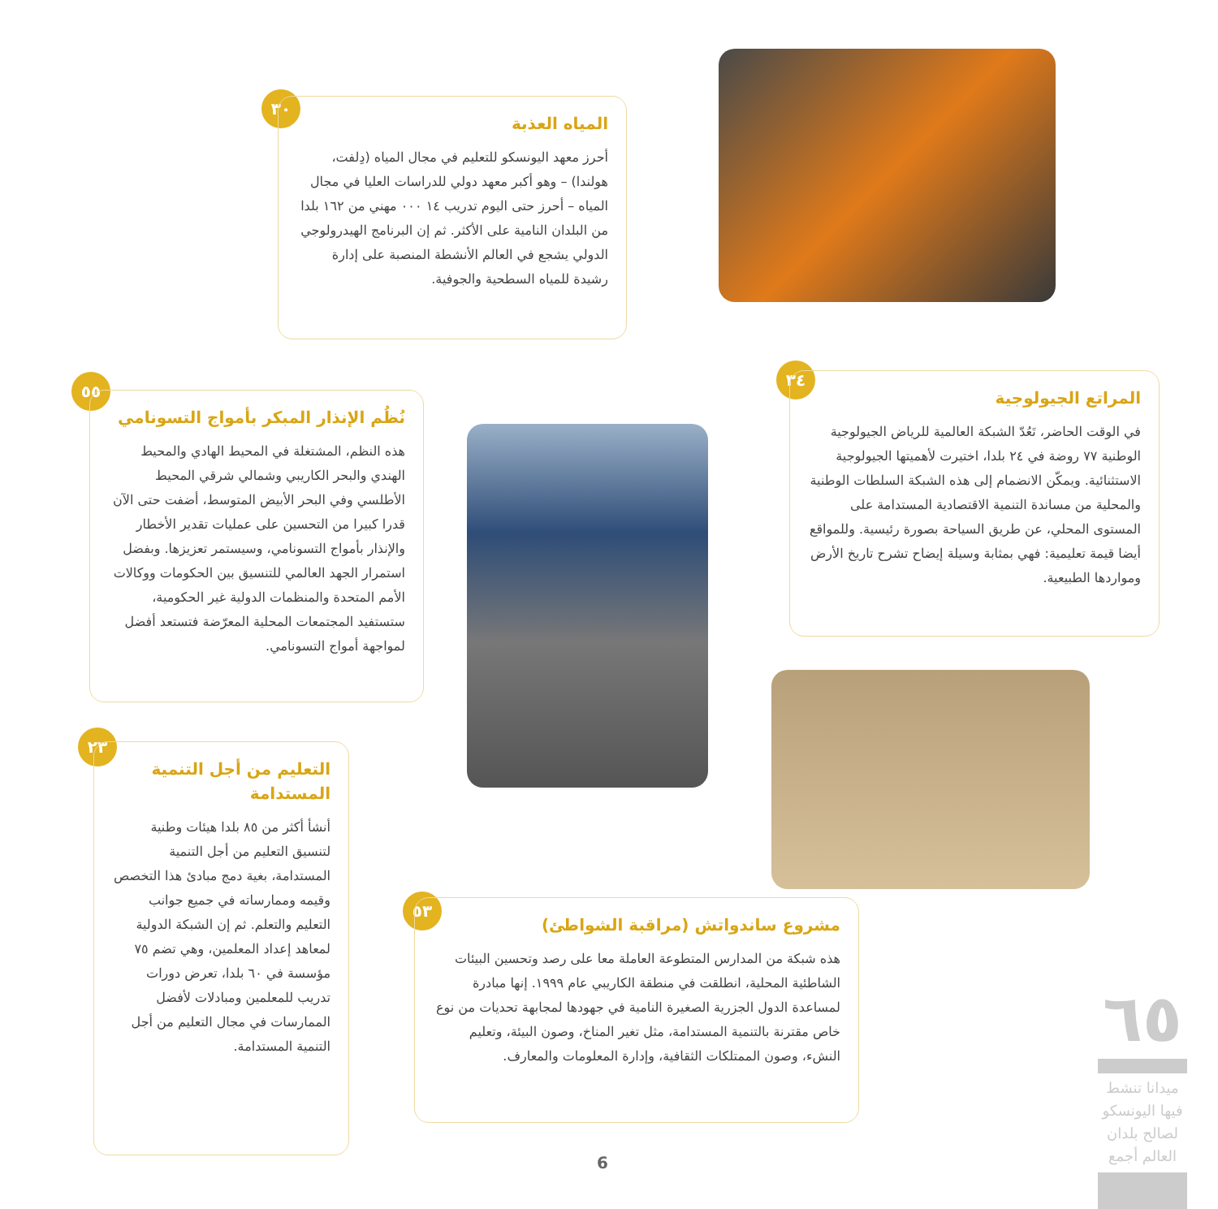٣٠
المياه العذبة
أحرز معهد اليونسكو للتعليم في مجال المياه (دِلفت، هولندا) – وهو أكبر معهد دولي للدراسات العليا في مجال المياه – أحرز حتى اليوم تدريب ١٤ ٠٠٠ مهني من ١٦٢ بلدا من البلدان النامية على الأكثر. ثم إن البرنامج الهيدرولوجي الدولي يشجع في العالم الأنشطة المنصبة على إدارة رشيدة للمياه السطحية والجوفية.
٥٥
نُظُم الإنذار المبكر بأمواج التسونامي
هذه النظم، المشتغلة في المحيط الهادي والمحيط الهندي والبحر الكاريبي وشمالي شرقي المحيط الأطلسي وفي البحر الأبيض المتوسط، أضفت حتى الآن قدرا كبيرا من التحسين على عمليات تقدير الأخطار والإنذار بأمواج التسونامي، وسيستمر تعزيزها. وبفضل استمرار الجهد العالمي للتنسيق بين الحكومات ووكالات الأمم المتحدة والمنظمات الدولية غير الحكومية، ستستفيد المجتمعات المحلية المعرّضة فتستعد أفضل لمواجهة أمواج التسونامي.
٣٤
المراتع الجيولوجية
في الوقت الحاضر، تَعُدّ الشبكة العالمية للرياض الجيولوجية الوطنية ٧٧ روضة في ٢٤ بلدا، اختيرت لأهميتها الجيولوجية الاستثنائية. ويمكّن الانضمام إلى هذه الشبكة السلطات الوطنية والمحلية من مساندة التنمية الاقتصادية المستدامة على المستوى المحلي، عن طريق السياحة بصورة رئيسية. وللمواقع أيضا قيمة تعليمية: فهي بمثابة وسيلة إيضاح تشرح تاريخ الأرض ومواردها الطبيعية.
٢٣
التعليم من أجل التنمية المستدامة
أنشأ أكثر من ٨٥ بلدا هيئات وطنية لتنسيق التعليم من أجل التنمية المستدامة، بغية دمج مبادئ هذا التخصص وقيمه وممارساته في جميع جوانب التعليم والتعلم. ثم إن الشبكة الدولية لمعاهد إعداد المعلمين، وهي تضم ٧٥ مؤسسة في ٦٠ بلدا، تعرض دورات تدريب للمعلمين ومبادلات لأفضل الممارسات في مجال التعليم من أجل التنمية المستدامة.
٥٣
مشروع ساندواتش (مراقبة الشواطئ)
هذه شبكة من المدارس المتطوعة العاملة معا على رصد وتحسين البيئات الشاطئية المحلية، انطلقت في منطقة الكاريبي عام ١٩٩٩. إنها مبادرة لمساعدة الدول الجزرية الصغيرة النامية في جهودها لمجابهة تحديات من نوع خاص مقترنة بالتنمية المستدامة، مثل تغير المناخ، وصون البيئة، وتعليم النشء، وصون الممتلكات الثقافية، وإدارة المعلومات والمعارف.
٦٥
ميدانا تنشط فيها اليونسكو لصالح بلدان العالم أجمع
6